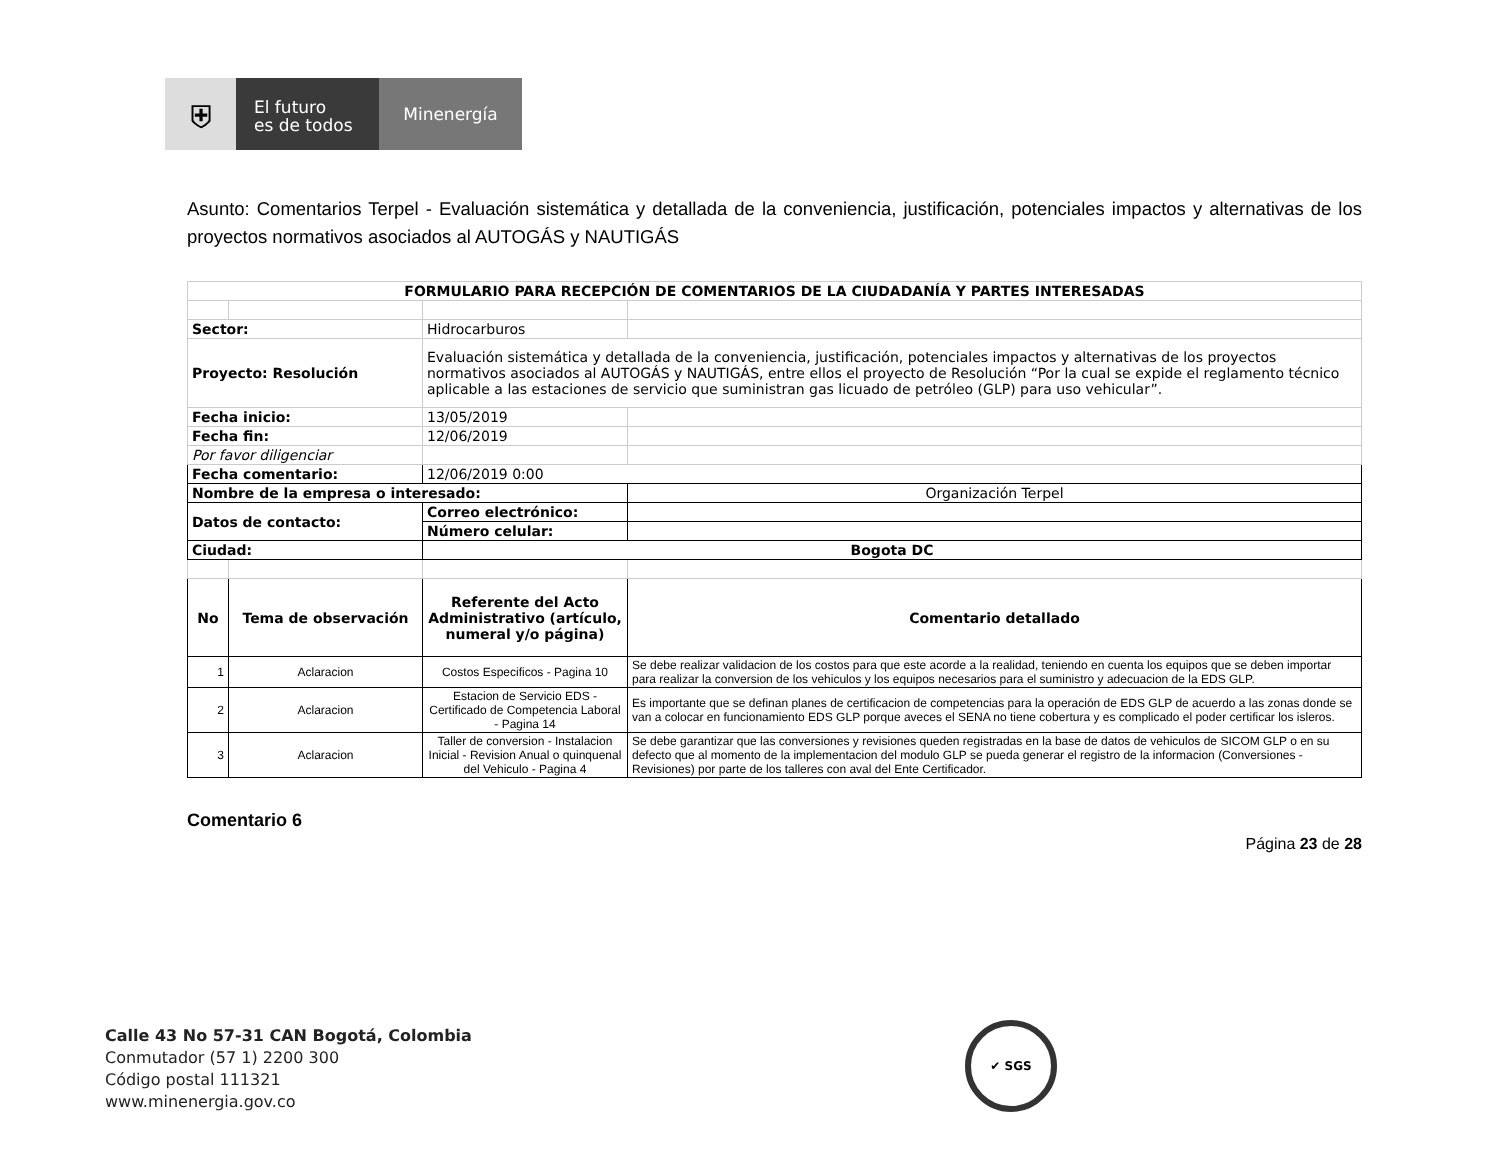⛨
El futuro
es de todos
Minenergía
Asunto: Comentarios Terpel - Evaluación sistemática y detallada de la conveniencia, justificación, potenciales impactos y alternativas de los proyectos normativos asociados al AUTOGÁS y NAUTIGÁS
| FORMULARIO PARA RECEPCIÓN DE COMENTARIOS DE LA CIUDADANÍA Y PARTES INTERESADAS | | | |
| --- | --- | --- | --- |
| Sector: | | Hidrocarburos | |
| Proyecto: Resolución | | Evaluación sistemática y detallada de la conveniencia, justificación, potenciales impactos y alternativas de los proyectos normativos asociados al AUTOGÁS y NAUTIGÁS, entre ellos el proyecto de Resolución “Por la cual se expide el reglamento técnico aplicable a las estaciones de servicio que suministran gas licuado de petróleo (GLP) para uso vehicular”. | |
| Fecha inicio: | | 13/05/2019 | |
| Fecha fin: | | 12/06/2019 | |
| Por favor diligenciar | | | |
| Fecha comentario: | | 12/06/2019 0:00 | |
| Nombre de la empresa o interesado: | | | Organización Terpel |
| Datos de contacto: | | Correo electrónico: | |
| | | Número celular: | |
| Ciudad: | | Bogota DC | |
| No | Tema de observación | Referente del Acto Administrativo (artículo, numeral y/o página) | Comentario detallado |
| 1 | Aclaracion | Costos Especificos - Pagina 10 | Se debe realizar validacion de los costos para que este acorde a la realidad, teniendo en cuenta los equipos que se deben importar para realizar la conversion de los vehiculos y los equipos necesarios para el suministro y adecuacion de la EDS GLP. |
| 2 | Aclaracion | Estacion de Servicio EDS - Certificado de Competencia Laboral - Pagina 14 | Es importante que se definan planes de certificacion de competencias para la operación de EDS GLP de acuerdo a las zonas donde se van a colocar en funcionamiento EDS GLP porque aveces el SENA no tiene cobertura y es complicado el poder certificar los isleros. |
| 3 | Aclaracion | Taller de conversion - Instalacion Inicial - Revision Anual o quinquenal del Vehiculo - Pagina 4 | Se debe garantizar que las conversiones y revisiones queden registradas en la base de datos de vehiculos de SICOM GLP o en su defecto que al momento de la implementacion del modulo GLP se pueda generar el registro de la informacion (Conversiones - Revisiones) por parte de los talleres con aval del Ente Certificador. |
Comentario 6
Página 23 de 28
Calle 43 No 57-31 CAN Bogotá, Colombia
Conmutador (57 1) 2200 300
Código postal 111321
www.minenergia.gov.co
✔ SGS